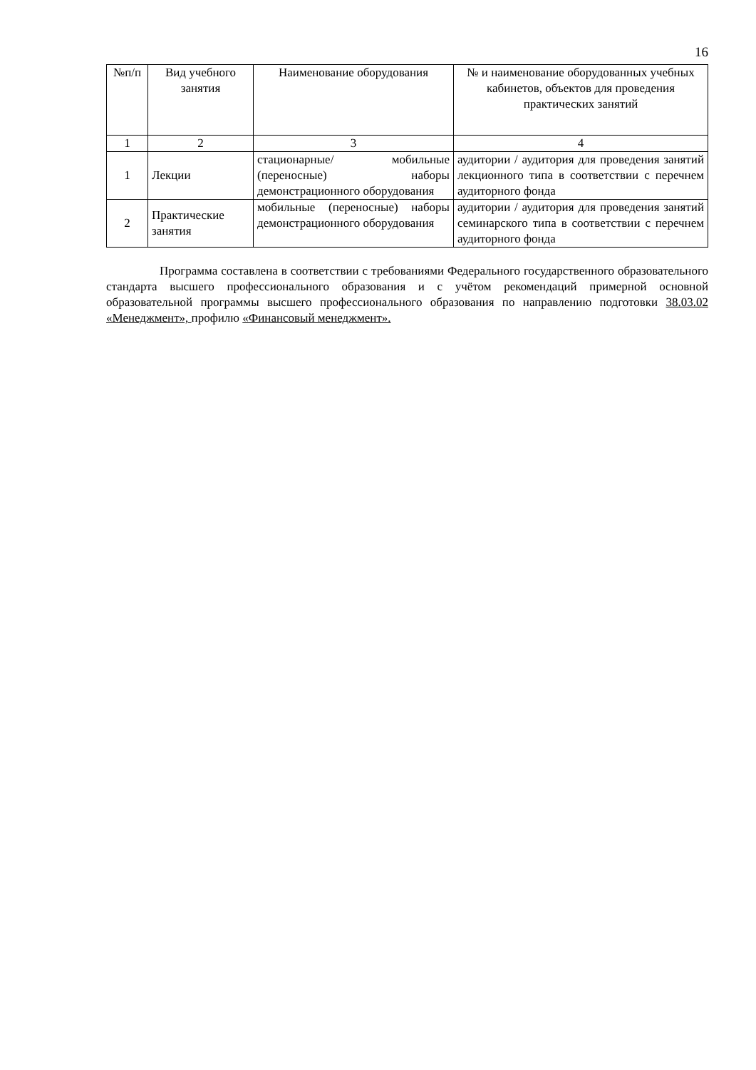16
| №п/п | Вид учебного занятия | Наименование оборудования | № и наименование оборудованных учебных кабинетов, объектов для проведения практических занятий |
| --- | --- | --- | --- |
| 1 | 2 | 3 | 4 |
| 1 | Лекции | стационарные/ мобильные (переносные) наборы демонстрационного оборудования | аудитории / аудитория для проведения занятий лекционного типа в соответствии с перечнем аудиторного фонда |
| 2 | Практические занятия | мобильные (переносные) наборы демонстрационного оборудования | аудитории / аудитория для проведения занятий семинарского типа в соответствии с перечнем аудиторного фонда |
Программа составлена в соответствии с требованиями Федерального государственного образовательного стандарта высшего профессионального образования и с учётом рекомендаций примерной основной образовательной программы высшего профессионального образования по направлению подготовки 38.03.02 «Менеджмент», профилю «Финансовый менеджмент».